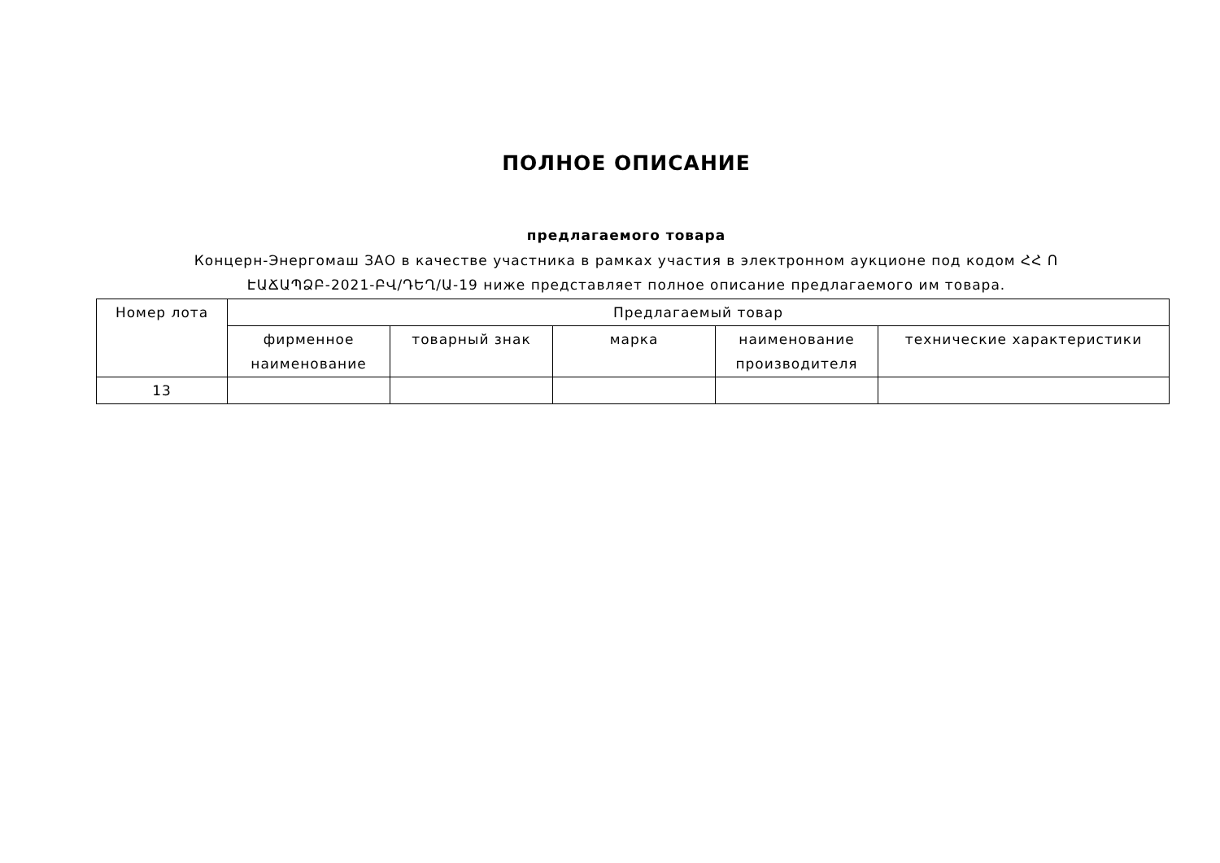ПОЛНОЕ ОПИСАНИЕ
предлагаемого товара
Концерн-Энергомаш ЗАО в качестве участника в рамках участия в электронном аукционе под кодом ՀՀ Ո ԷԱՃԱՊՁԲ-2021-ԲՎ/ԴԵՂ/Ա-19 ниже представляет полное описание предлагаемого им товара.
| Номер лота | Предлагаемый товар | | | | |
| --- | --- | --- | --- | --- | --- |
| | фирменное наименование | товарный знак | марка | наименование производителя | технические характеристики |
| 13 | | | | | |